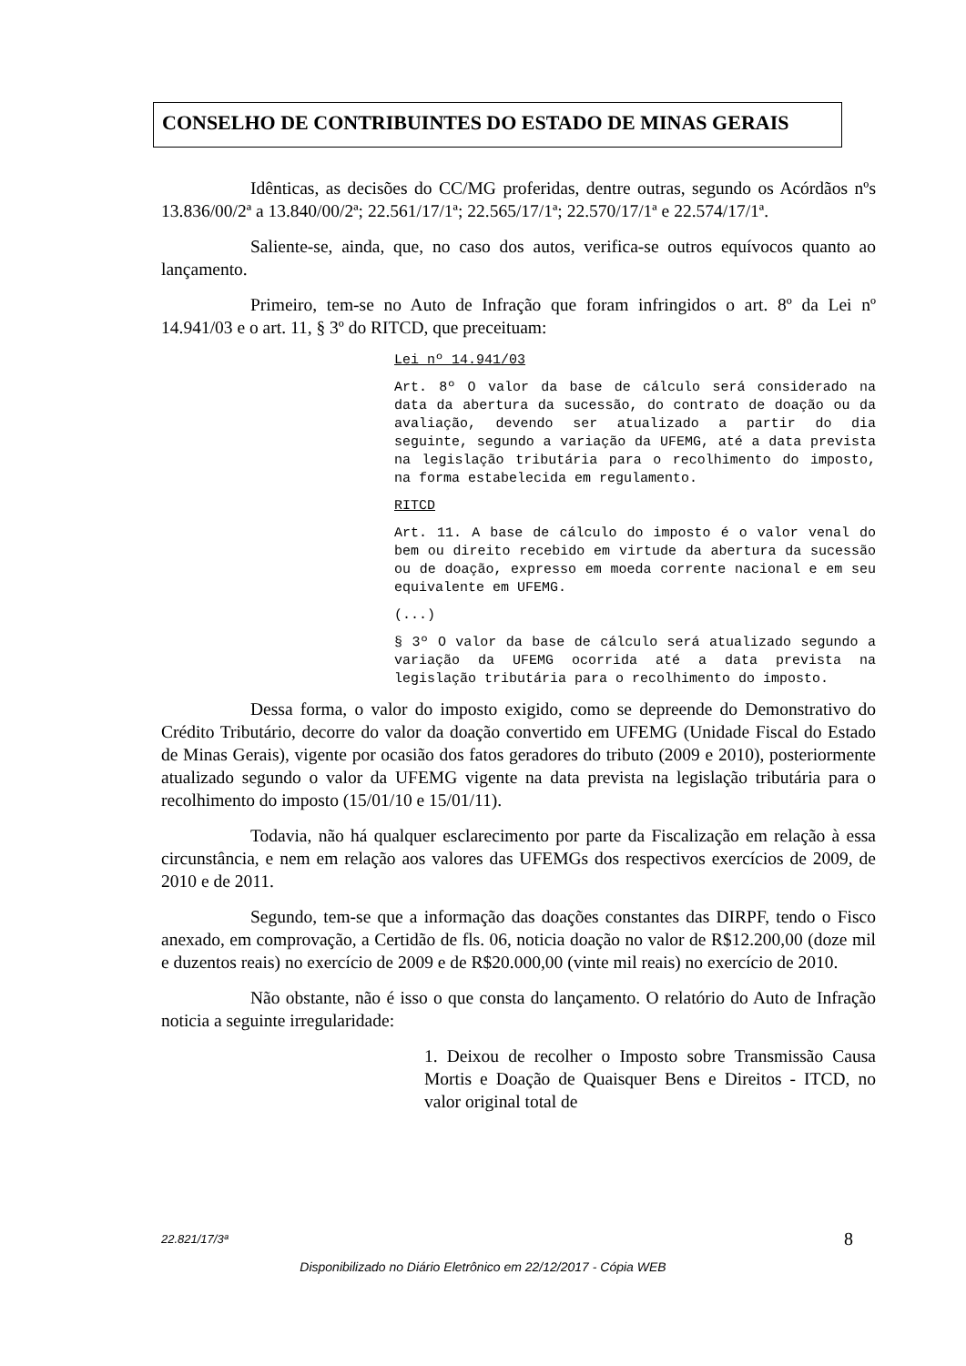CONSELHO DE CONTRIBUINTES DO ESTADO DE MINAS GERAIS
Idênticas, as decisões do CC/MG proferidas, dentre outras, segundo os Acórdãos nºs 13.836/00/2ª a 13.840/00/2ª; 22.561/17/1ª; 22.565/17/1ª; 22.570/17/1ª e 22.574/17/1ª.
Saliente-se, ainda, que, no caso dos autos, verifica-se outros equívocos quanto ao lançamento.
Primeiro, tem-se no Auto de Infração que foram infringidos o art. 8º da Lei nº 14.941/03 e o art. 11, § 3º do RITCD, que preceituam:
Lei nº 14.941/03
Art. 8º O valor da base de cálculo será considerado na data da abertura da sucessão, do contrato de doação ou da avaliação, devendo ser atualizado a partir do dia seguinte, segundo a variação da UFEMG, até a data prevista na legislação tributária para o recolhimento do imposto, na forma estabelecida em regulamento.
RITCD
Art. 11. A base de cálculo do imposto é o valor venal do bem ou direito recebido em virtude da abertura da sucessão ou de doação, expresso em moeda corrente nacional e em seu equivalente em UFEMG.
(...)
§ 3º O valor da base de cálculo será atualizado segundo a variação da UFEMG ocorrida até a data prevista na legislação tributária para o recolhimento do imposto.
Dessa forma, o valor do imposto exigido, como se depreende do Demonstrativo do Crédito Tributário, decorre do valor da doação convertido em UFEMG (Unidade Fiscal do Estado de Minas Gerais), vigente por ocasião dos fatos geradores do tributo (2009 e 2010), posteriormente atualizado segundo o valor da UFEMG vigente na data prevista na legislação tributária para o recolhimento do imposto (15/01/10 e 15/01/11).
Todavia, não há qualquer esclarecimento por parte da Fiscalização em relação à essa circunstância, e nem em relação aos valores das UFEMGs dos respectivos exercícios de 2009, de 2010 e de 2011.
Segundo, tem-se que a informação das doações constantes das DIRPF, tendo o Fisco anexado, em comprovação, a Certidão de fls. 06, noticia doação no valor de R$12.200,00 (doze mil e duzentos reais) no exercício de 2009 e de R$20.000,00 (vinte mil reais) no exercício de 2010.
Não obstante, não é isso o que consta do lançamento. O relatório do Auto de Infração noticia a seguinte irregularidade:
1. Deixou de recolher o Imposto sobre Transmissão Causa Mortis e Doação de Quaisquer Bens e Direitos - ITCD, no valor original total de
22.821/17/3ª 8
Disponibilizado no Diário Eletrônico em 22/12/2017 - Cópia WEB